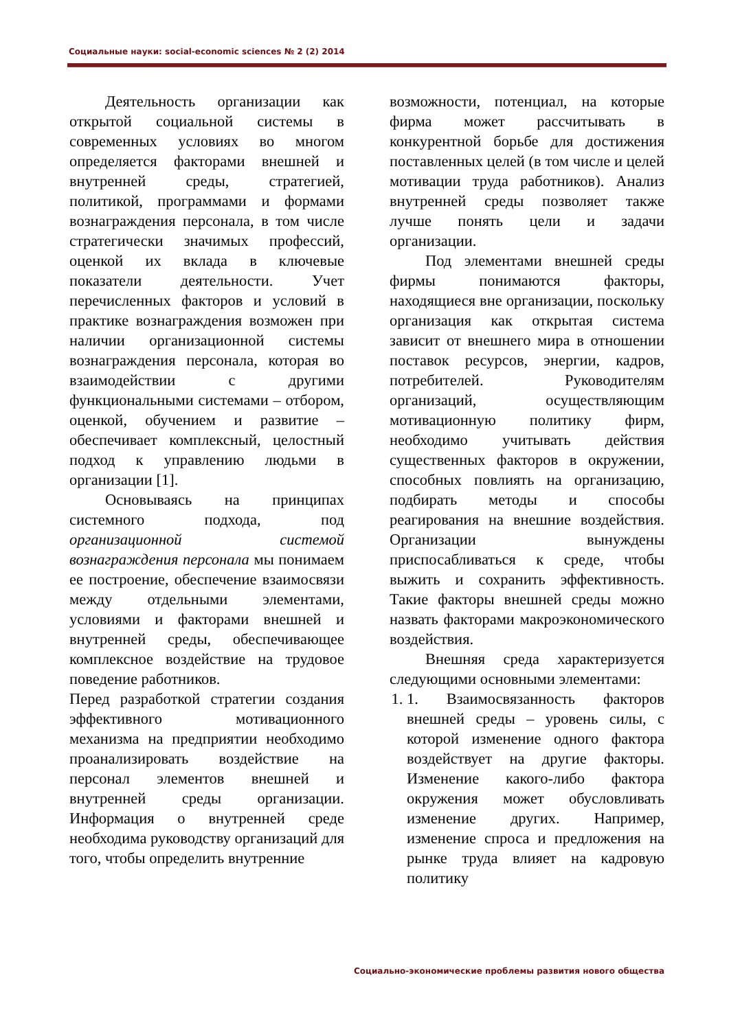Социальные науки: social-economic sciences № 2 (2) 2014
Деятельность организации как открытой социальной системы в современных условиях во многом определяется факторами внешней и внутренней среды, стратегией, политикой, программами и формами вознаграждения персонала, в том числе стратегически значимых профессий, оценкой их вклада в ключевые показатели деятельности. Учет перечисленных факторов и условий в практике вознаграждения возможен при наличии организационной системы вознаграждения персонала, которая во взаимодействии с другими функциональными системами – отбором, оценкой, обучением и развитие – обеспечивает комплексный, целостный подход к управлению людьми в организации [1].
Основываясь на принципах системного подхода, под организационной системой вознаграждения персонала мы понимаем ее построение, обеспечение взаимосвязи между отдельными элементами, условиями и факторами внешней и внутренней среды, обеспечивающее комплексное воздействие на трудовое поведение работников.
Перед разработкой стратегии создания эффективного мотивационного механизма на предприятии необходимо проанализировать воздействие на персонал элементов внешней и внутренней среды организации. Информация о внутренней среде необходима руководству организаций для того, чтобы определить внутренние
возможности, потенциал, на которые фирма может рассчитывать в конкурентной борьбе для достижения поставленных целей (в том числе и целей мотивации труда работников). Анализ внутренней среды позволяет также лучше понять цели и задачи организации.
Под элементами внешней среды фирмы понимаются факторы, находящиеся вне организации, поскольку организация как открытая система зависит от внешнего мира в отношении поставок ресурсов, энергии, кадров, потребителей. Руководителям организаций, осуществляющим мотивационную политику фирм, необходимо учитывать действия существенных факторов в окружении, способных повлиять на организацию, подбирать методы и способы реагирования на внешние воздействия. Организации вынуждены приспосабливаться к среде, чтобы выжить и сохранить эффективность. Такие факторы внешней среды можно назвать факторами макроэкономического воздействия.
Внешняя среда характеризуется следующими основными элементами:
1. 1. Взаимосвязанность факторов внешней среды – уровень силы, с которой изменение одного фактора воздействует на другие факторы. Изменение какого-либо фактора окружения может обусловливать изменение других. Например, изменение спроса и предложения на рынке труда влияет на кадровую политику
Социально-экономические проблемы развития нового общества